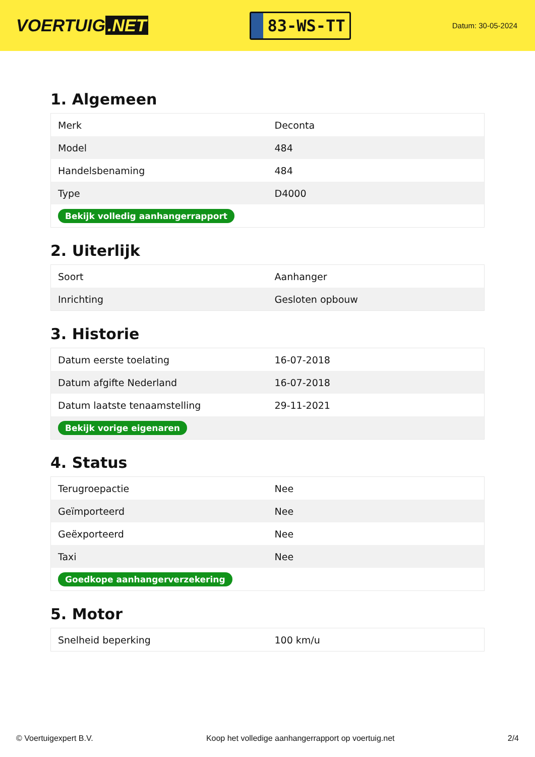VOERTUIG.NET
83-WS-TT
Datum: 30-05-2024
1. Algemeen
| Merk | Deconta |
| Model | 484 |
| Handelsbenaming | 484 |
| Type | D4000 |
| Bekijk volledig aanhangerrapport | |
2. Uiterlijk
| Soort | Aanhanger |
| Inrichting | Gesloten opbouw |
3. Historie
| Datum eerste toelating | 16-07-2018 |
| Datum afgifte Nederland | 16-07-2018 |
| Datum laatste tenaamstelling | 29-11-2021 |
| Bekijk vorige eigenaren | |
4. Status
| Terugroepactie | Nee |
| Geïmporteerd | Nee |
| Geëxporteerd | Nee |
| Taxi | Nee |
| Goedkope aanhangerverzekering | |
5. Motor
| Snelheid beperking | 100 km/u |
© Voertuigexpert B.V. Koop het volledige aanhangerrapport op voertuig.net 2/4